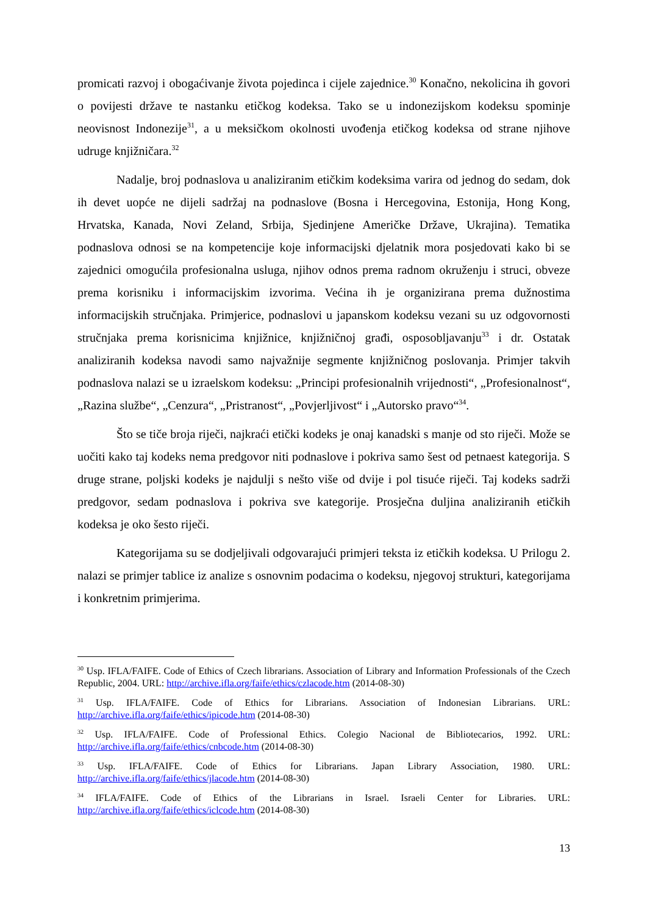promicati razvoj i obogaćivanje života pojedinca i cijele zajednice.<sup>30</sup> Konačno, nekolicina ih govori o povijesti države te nastanku etičkog kodeksa. Tako se u indonezijskom kodeksu spominje neovisnost Indonezije<sup>31</sup>, a u meksičkom okolnosti uvođenja etičkog kodeksa od strane njihove udruge knjižničara.<sup>32</sup>
Nadalje, broj podnaslova u analiziranim etičkim kodeksima varira od jednog do sedam, dok ih devet uopće ne dijeli sadržaj na podnaslove (Bosna i Hercegovina, Estonija, Hong Kong, Hrvatska, Kanada, Novi Zeland, Srbija, Sjedinjene Američke Države, Ukrajina). Tematika podnaslova odnosi se na kompetencije koje informacijski djelatnik mora posjedovati kako bi se zajednici omogućila profesionalna usluga, njihov odnos prema radnom okruženju i struci, obveze prema korisniku i informacijskim izvorima. Većina ih je organizirana prema dužnostima informacijskih stručnjaka. Primjerice, podnaslovi u japanskom kodeksu vezani su uz odgovornosti stručnjaka prema korisnicima knjižnice, knjižničnoj građi, osposobljavanju<sup>33</sup> i dr. Ostatak analiziranih kodeksa navodi samo najvažnije segmente knjižničnog poslovanja. Primjer takvih podnaslova nalazi se u izraelskom kodeksu: „Principi profesionalnih vrijednosti“, „Profesionalnost“, „Razina službe“, „Cenzura“, „Pristranost“, „Povjerljivost“ i „Autorsko pravo“<sup>34</sup>.
Što se tiče broja riječi, najkraći etički kodeks je onaj kanadski s manje od sto riječi. Može se uočiti kako taj kodeks nema predgovor niti podnaslove i pokriva samo šest od petnaest kategorija. S druge strane, poljski kodeks je najdulji s nešto više od dvije i pol tisuće riječi. Taj kodeks sadrži predgovor, sedam podnaslova i pokriva sve kategorije. Prosječna duljina analiziranih etičkih kodeksa je oko šesto riječi.
Kategorijama su se dodjeljivali odgovarajući primjeri teksta iz etičkih kodeksa. U Prilogu 2. nalazi se primjer tablice iz analize s osnovnim podacima o kodeksu, njegovoj strukturi, kategorijama i konkretnim primjerima.
<sup>30</sup> Usp. IFLA/FAIFE. Code of Ethics of Czech librarians. Association of Library and Information Professionals of the Czech Republic, 2004. URL: http://archive.ifla.org/faife/ethics/czlacode.htm (2014-08-30)
<sup>31</sup> Usp. IFLA/FAIFE. Code of Ethics for Librarians. Association of Indonesian Librarians. URL: http://archive.ifla.org/faife/ethics/ipicode.htm (2014-08-30)
<sup>32</sup> Usp. IFLA/FAIFE. Code of Professional Ethics. Colegio Nacional de Bibliotecarios, 1992. URL: http://archive.ifla.org/faife/ethics/cnbcode.htm (2014-08-30)
<sup>33</sup> Usp. IFLA/FAIFE. Code of Ethics for Librarians. Japan Library Association, 1980. URL: http://archive.ifla.org/faife/ethics/jlacode.htm (2014-08-30)
<sup>34</sup> IFLA/FAIFE. Code of Ethics of the Librarians in Israel. Israeli Center for Libraries. URL: http://archive.ifla.org/faife/ethics/iclcode.htm (2014-08-30)
13